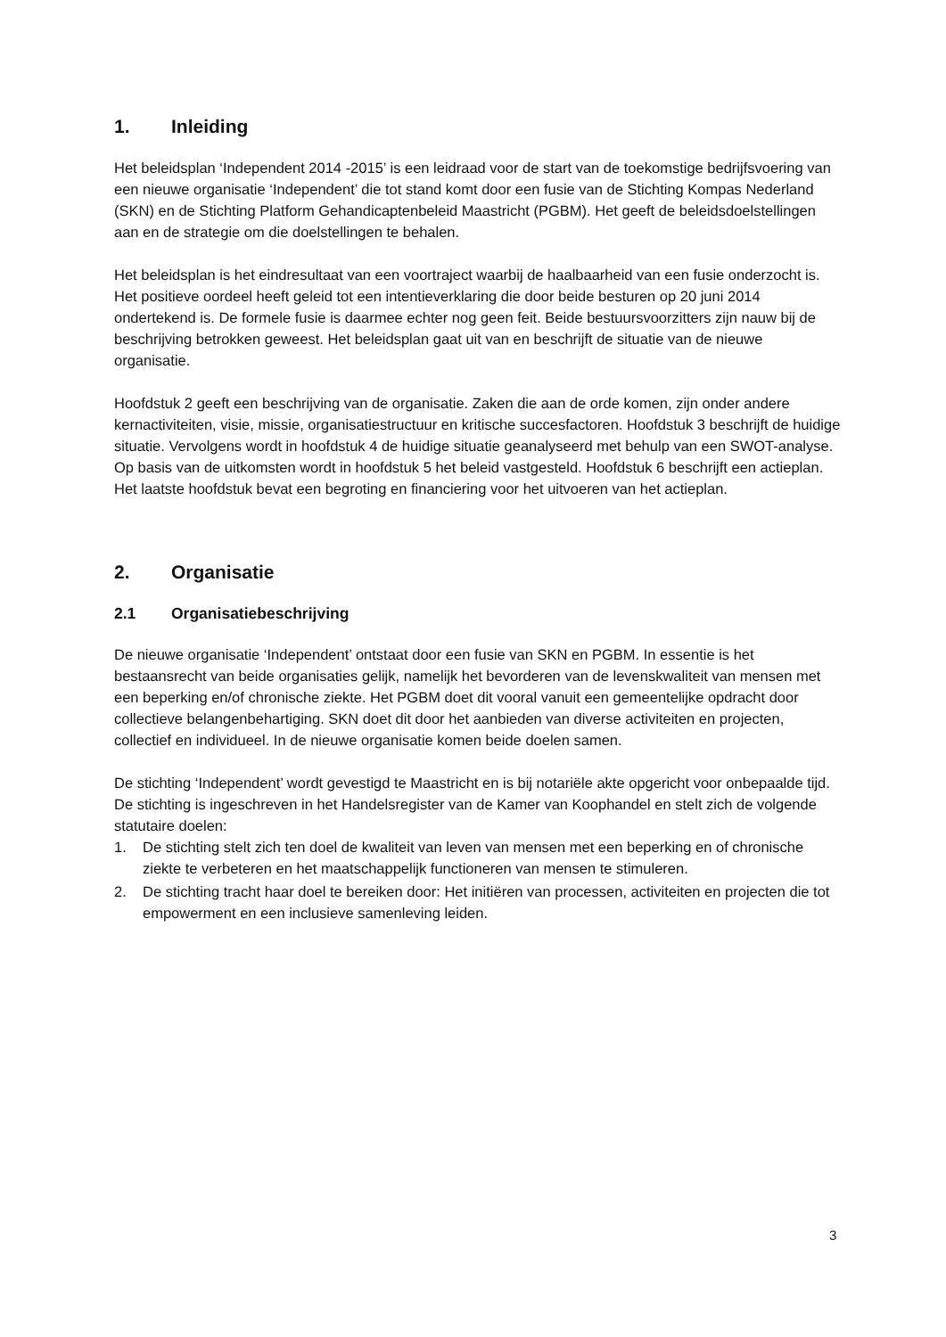1. Inleiding
Het beleidsplan ‘Independent 2014 -2015’ is een leidraad voor de start van de toekomstige bedrijfsvoering van een nieuwe organisatie ‘Independent’ die tot stand komt door een fusie van de Stichting Kompas Nederland (SKN) en de Stichting Platform Gehandicaptenbeleid Maastricht (PGBM). Het geeft de beleidsdoelstellingen aan en de strategie om die doelstellingen te behalen.
Het beleidsplan is het eindresultaat van een voortraject waarbij de haalbaarheid van een fusie onderzocht is. Het positieve oordeel heeft geleid tot een intentieverklaring die door beide besturen op 20 juni 2014 ondertekend is. De formele fusie is daarmee echter nog geen feit. Beide bestuursvoorzitters zijn nauw bij de beschrijving betrokken geweest. Het beleidsplan gaat uit van en beschrijft de situatie van de nieuwe organisatie.
Hoofdstuk 2 geeft een beschrijving van de organisatie. Zaken die aan de orde komen, zijn onder andere kernactiviteiten, visie, missie, organisatiestructuur en kritische succesfactoren. Hoofdstuk 3 beschrijft de huidige situatie. Vervolgens wordt in hoofdstuk 4 de huidige situatie geanalyseerd met behulp van een SWOT-analyse. Op basis van de uitkomsten wordt in hoofdstuk 5 het beleid vastgesteld. Hoofdstuk 6 beschrijft een actieplan. Het laatste hoofdstuk bevat een begroting en financiering voor het uitvoeren van het actieplan.
2. Organisatie
2.1 Organisatiebeschrijving
De nieuwe organisatie ‘Independent’ ontstaat door een fusie van SKN en PGBM. In essentie is het bestaansrecht van beide organisaties gelijk, namelijk het bevorderen van de levenskwaliteit van mensen met een beperking en/of chronische ziekte. Het PGBM doet dit vooral vanuit een gemeentelijke opdracht door collectieve belangenbehartiging. SKN doet dit door het aanbieden van diverse activiteiten en projecten, collectief en individueel. In de nieuwe organisatie komen beide doelen samen.
De stichting ‘Independent’ wordt gevestigd te Maastricht en is bij notariële akte opgericht voor onbepaalde tijd. De stichting is ingeschreven in het Handelsregister van de Kamer van Koophandel en stelt zich de volgende statutaire doelen:
1. De stichting stelt zich ten doel de kwaliteit van leven van mensen met een beperking en of chronische ziekte te verbeteren en het maatschappelijk functioneren van mensen te stimuleren.
2. De stichting tracht haar doel te bereiken door: Het initiëren van processen, activiteiten en projecten die tot empowerment en een inclusieve samenleving leiden.
3